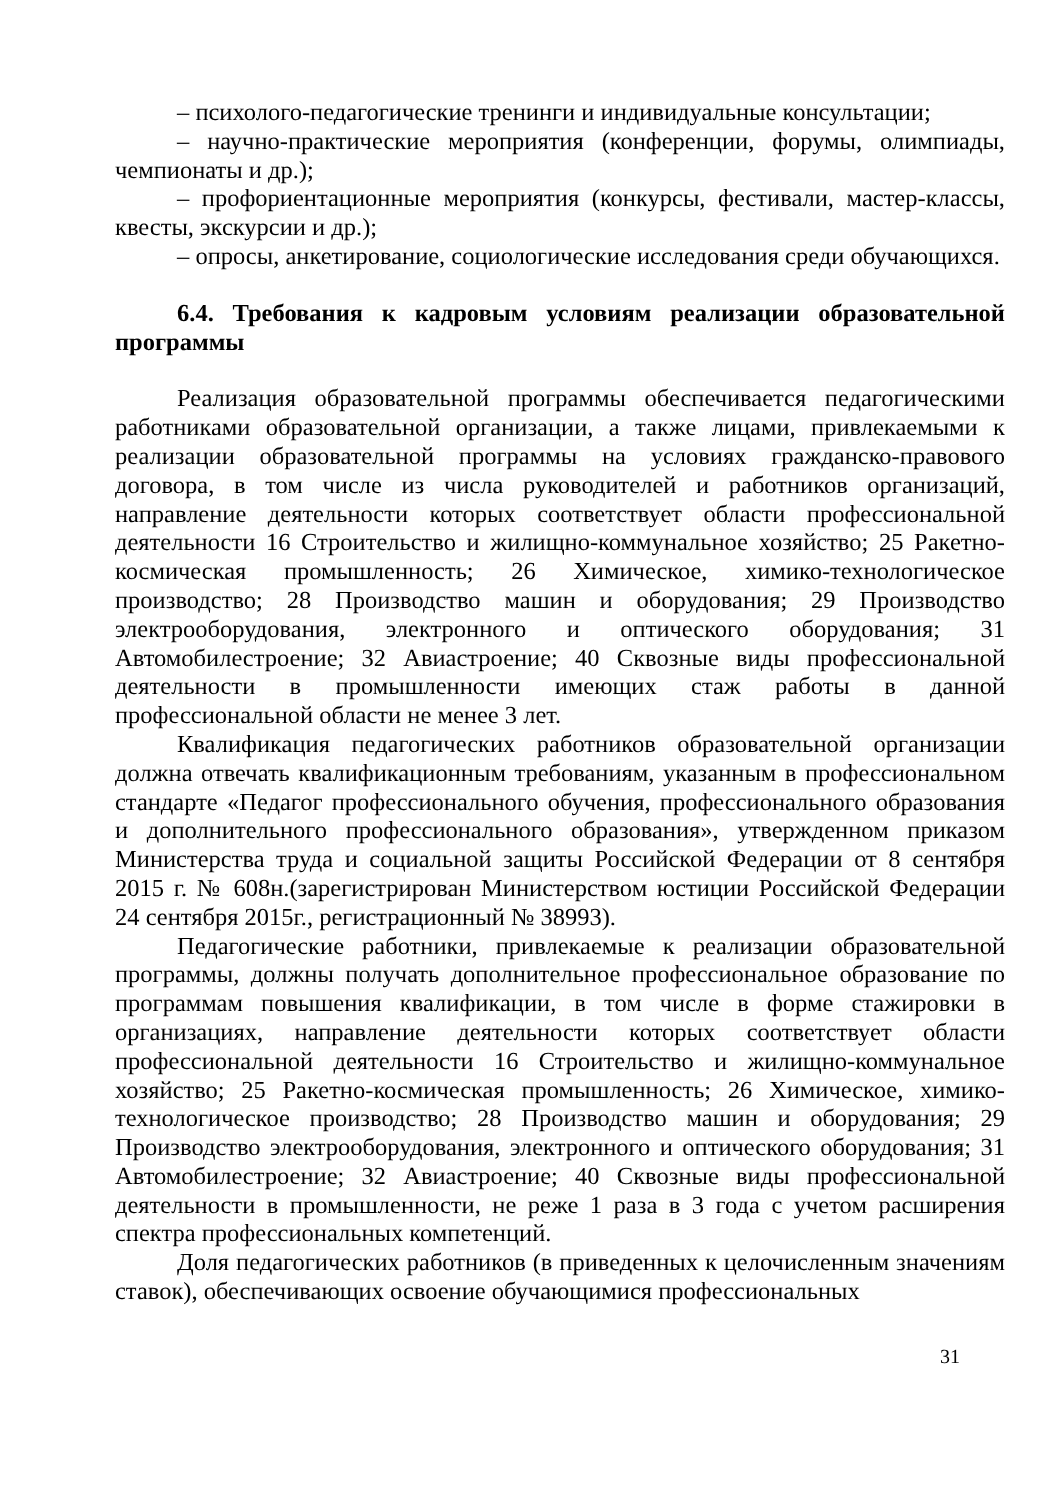– психолого-педагогические тренинги и индивидуальные консультации;
– научно-практические мероприятия (конференции, форумы, олимпиады, чемпионаты и др.);
– профориентационные мероприятия (конкурсы, фестивали, мастер-классы, квесты, экскурсии и др.);
– опросы, анкетирование, социологические исследования среди обучающихся.
6.4. Требования к кадровым условиям реализации образовательной программы
Реализация образовательной программы обеспечивается педагогическими работниками образовательной организации, а также лицами, привлекаемыми к реализации образовательной программы на условиях гражданско-правового договора, в том числе из числа руководителей и работников организаций, направление деятельности которых соответствует области профессиональной деятельности 16 Строительство и жилищно-коммунальное хозяйство; 25 Ракетно-космическая промышленность; 26 Химическое, химико-технологическое производство; 28 Производство машин и оборудования; 29 Производство электрооборудования, электронного и оптического оборудования; 31 Автомобилестроение; 32 Авиастроение; 40 Сквозные виды профессиональной деятельности в промышленности имеющих стаж работы в данной профессиональной области не менее 3 лет.
Квалификация педагогических работников образовательной организации должна отвечать квалификационным требованиям, указанным в профессиональном стандарте «Педагог профессионального обучения, профессионального образования и дополнительного профессионального образования», утвержденном приказом Министерства труда и социальной защиты Российской Федерации от 8 сентября 2015 г. № 608н.(зарегистрирован Министерством юстиции Российской Федерации 24 сентября 2015г., регистрационный № 38993).
Педагогические работники, привлекаемые к реализации образовательной программы, должны получать дополнительное профессиональное образование по программам повышения квалификации, в том числе в форме стажировки в организациях, направление деятельности которых соответствует области профессиональной деятельности 16 Строительство и жилищно-коммунальное хозяйство; 25 Ракетно-космическая промышленность; 26 Химическое, химико-технологическое производство; 28 Производство машин и оборудования; 29 Производство электрооборудования, электронного и оптического оборудования; 31 Автомобилестроение; 32 Авиастроение; 40 Сквозные виды профессиональной деятельности в промышленности, не реже 1 раза в 3 года с учетом расширения спектра профессиональных компетенций.
Доля педагогических работников (в приведенных к целочисленным значениям ставок), обеспечивающих освоение обучающимися профессиональных
31